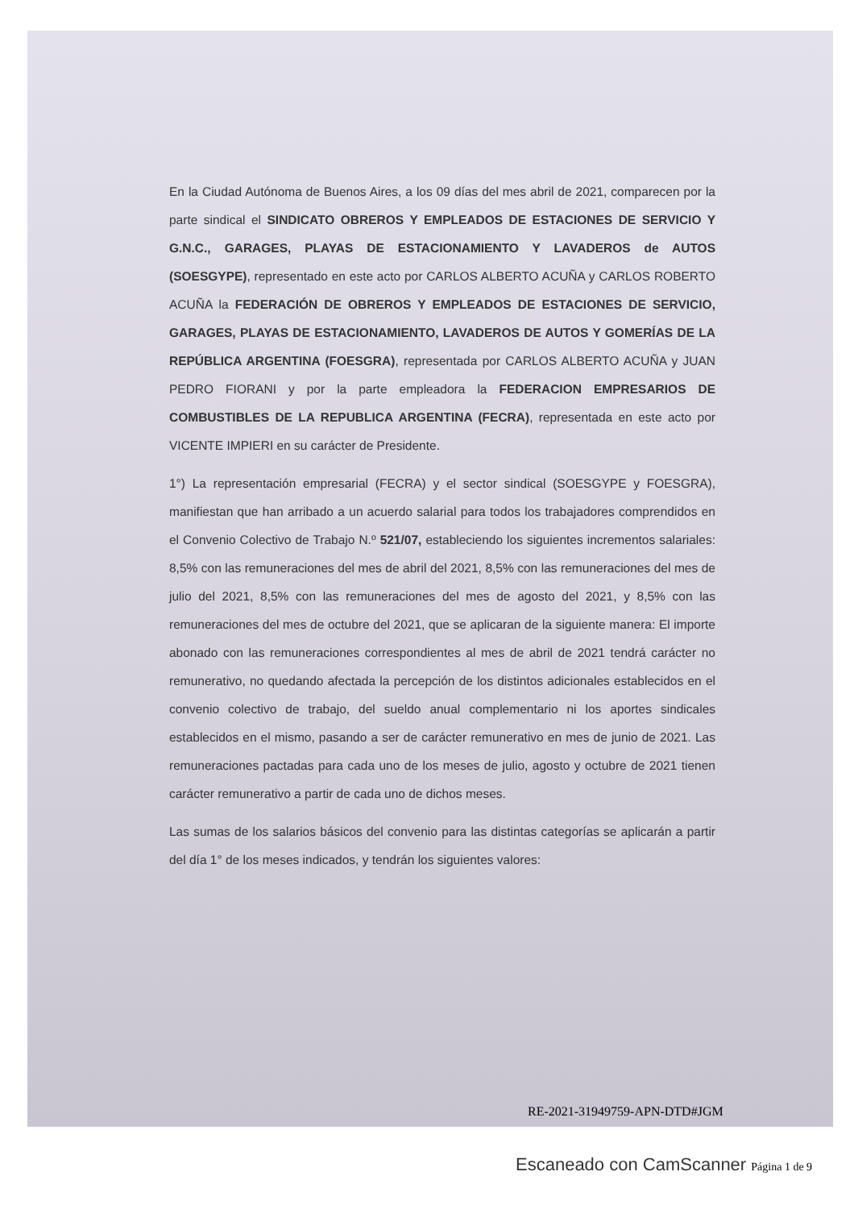En la Ciudad Autónoma de Buenos Aires, a los 09 días del mes abril de 2021, comparecen por la parte sindical el SINDICATO OBREROS Y EMPLEADOS DE ESTACIONES DE SERVICIO Y G.N.C., GARAGES, PLAYAS DE ESTACIONAMIENTO Y LAVADEROS de AUTOS (SOESGYPE), representado en este acto por CARLOS ALBERTO ACUÑA y CARLOS ROBERTO ACUÑA la FEDERACIÓN DE OBREROS Y EMPLEADOS DE ESTACIONES DE SERVICIO, GARAGES, PLAYAS DE ESTACIONAMIENTO, LAVADEROS DE AUTOS Y GOMERÍAS DE LA REPÚBLICA ARGENTINA (FOESGRA), representada por CARLOS ALBERTO ACUÑA y JUAN PEDRO FIORANI y por la parte empleadora la FEDERACION EMPRESARIOS DE COMBUSTIBLES DE LA REPUBLICA ARGENTINA (FECRA), representada en este acto por VICENTE IMPIERI en su carácter de Presidente.
1°) La representación empresarial (FECRA) y el sector sindical (SOESGYPE y FOESGRA), manifiestan que han arribado a un acuerdo salarial para todos los trabajadores comprendidos en el Convenio Colectivo de Trabajo N.º 521/07, estableciendo los siguientes incrementos salariales: 8,5% con las remuneraciones del mes de abril del 2021, 8,5% con las remuneraciones del mes de julio del 2021, 8,5% con las remuneraciones del mes de agosto del 2021, y 8,5% con las remuneraciones del mes de octubre del 2021, que se aplicaran de la siguiente manera: El importe abonado con las remuneraciones correspondientes al mes de abril de 2021 tendrá carácter no remunerativo, no quedando afectada la percepción de los distintos adicionales establecidos en el convenio colectivo de trabajo, del sueldo anual complementario ni los aportes sindicales establecidos en el mismo, pasando a ser de carácter remunerativo en mes de junio de 2021. Las remuneraciones pactadas para cada uno de los meses de julio, agosto y octubre de 2021 tienen carácter remunerativo a partir de cada uno de dichos meses.
Las sumas de los salarios básicos del convenio para las distintas categorías se aplicarán a partir del día 1° de los meses indicados, y tendrán los siguientes valores:
RE-2021-31949759-APN-DTD#JGM
Escaneado con CamScanner Página 1 de 9